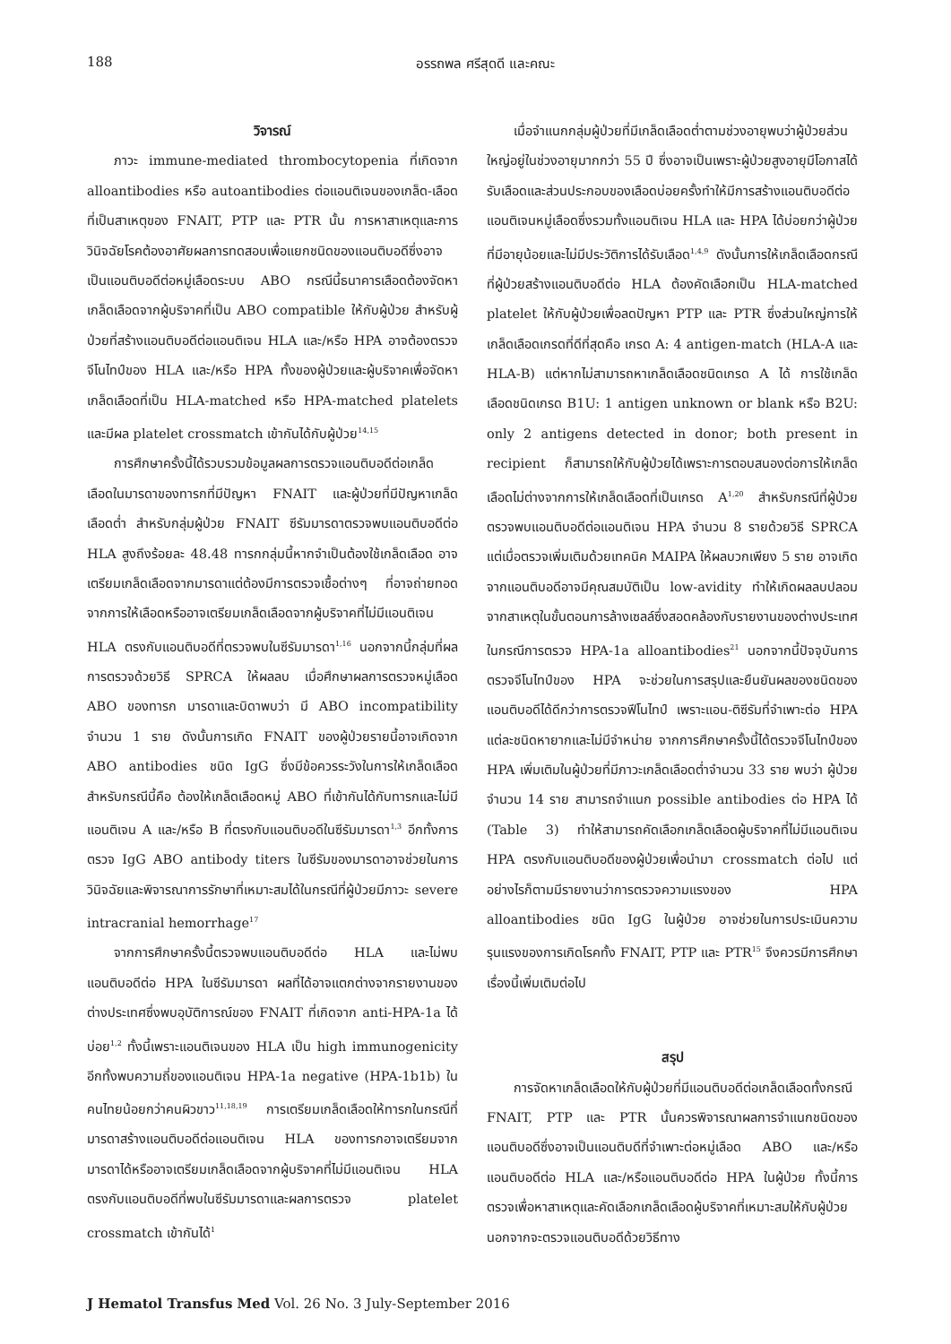188 อรรถพล ศรีสุดดี และคณะ
วิจารณ์
ภาวะ immune-mediated thrombocytopenia ที่เกิดจาก alloantibodies หรือ autoantibodies ต่อแอนติเจนของเกล็ด-เลือดที่เป็นสาเหตุของ FNAIT, PTP และ PTR นั้น การหาสาเหตุและการวินิจฉัยโรคต้องอาศัยผลการทดสอบเพื่อแยกชนิดของแอนติบอดีซึ่งอาจเป็นแอนติบอดีต่อหมู่เลือดระบบ ABO กรณีนี้ธนาคารเลือดต้องจัดหาเกล็ดเลือดจากผู้บริจาคที่เป็น ABO compatible ให้กับผู้ป่วย สำหรับผู้ป่วยที่สร้างแอนติบอดีต่อแอนติเจน HLA และ/หรือ HPA อาจต้องตรวจจีโนไทป์ของ HLA และ/หรือ HPA ทั้งของผู้ป่วยและผู้บริจาคเพื่อจัดหาเกล็ดเลือดที่เป็น HLA-matched หรือ HPA-matched platelets และมีผล platelet crossmatch เข้ากันได้กับผู้ป่วย<sup>14,15</sup>
การศึกษาครั้งนี้ได้รวบรวมข้อมูลผลการตรวจแอนติบอดีต่อเกล็ดเลือดในมารดาของทารกที่มีปัญหา FNAIT และผู้ป่วยที่มีปัญหาเกล็ดเลือดต่ำ สำหรับกลุ่มผู้ป่วย FNAIT ซีรัมมารดาตรวจพบแอนติบอดีต่อ HLA สูงถึงร้อยละ 48.48 ทารกกลุ่มนี้หากจำเป็นต้องใช้เกล็ดเลือด อาจเตรียมเกล็ดเลือดจากมารดาแต่ต้องมีการตรวจเชื้อต่างๆ ที่อาจถ่ายทอดจากการให้เลือดหรืออาจเตรียมเกล็ดเลือดจากผู้บริจาคที่ไม่มีแอนติเจน HLA ตรงกับแอนติบอดีที่ตรวจพบในซีรัมมารดา<sup>1,16</sup> นอกจากนี้กลุ่มที่ผลการตรวจด้วยวิธี SPRCA ให้ผลลบ เมื่อศึกษาผลการตรวจหมู่เลือด ABO ของทารก มารดาและบิดาพบว่า มี ABO incompatibility จำนวน 1 ราย ดังนั้นการเกิด FNAIT ของผู้ป่วยรายนี้อาจเกิดจาก ABO antibodies ชนิด IgG ซึ่งมีข้อควรระวังในการให้เกล็ดเลือดสำหรับกรณีนี้คือ ต้องให้เกล็ดเลือดหมู่ ABO ที่เข้ากันได้กับทารกและไม่มีแอนติเจน A และ/หรือ B ที่ตรงกับแอนติบอดีในซีรัมมารดา<sup>1,3</sup> อีกทั้งการตรวจ IgG ABO antibody titers ในซีรัมของมารดาอาจช่วยในการวินิจฉัยและพิจารณาการรักษาที่เหมาะสมได้ในกรณีที่ผู้ป่วยมีภาวะ severe intracranial hemorrhage<sup>17</sup>
จากการศึกษาครั้งนี้ตรวจพบแอนติบอดีต่อ HLA และไม่พบแอนติบอดีต่อ HPA ในซีรัมมารดา ผลที่ได้อาจแตกต่างจากรายงานของต่างประเทศซึ่งพบอุบัติการณ์ของ FNAIT ที่เกิดจาก anti-HPA-1a ได้บ่อย<sup>1,2</sup> ทั้งนี้เพราะแอนติเจนของ HLA เป็น high immunogenicity อีกทั้งพบความถี่ของแอนติเจน HPA-1a negative (HPA-1b1b) ในคนไทยน้อยกว่าคนผิวขาว<sup>11,18,19</sup> การเตรียมเกล็ดเลือดให้ทารกในกรณีที่มารดาสร้างแอนติบอดีต่อแอนติเจน HLA ของทารกอาจเตรียมจากมารดาได้หรืออาจเตรียมเกล็ดเลือดจากผู้บริจาคที่ไม่มีแอนติเจน HLA ตรงกับแอนติบอดีที่พบในซีรัมมารดาและผลการตรวจ platelet crossmatch เข้ากันได้<sup>1</sup>
เมื่อจำแนกกลุ่มผู้ป่วยที่มีเกล็ดเลือดต่ำตามช่วงอายุพบว่าผู้ป่วยส่วนใหญ่อยู่ในช่วงอายุมากกว่า 55 ปี ซึ่งอาจเป็นเพราะผู้ป่วยสูงอายุมีโอกาสได้รับเลือดและส่วนประกอบของเลือดบ่อยครั้งทำให้มีการสร้างแอนติบอดีต่อแอนติเจนหมู่เลือดซึ่งรวมทั้งแอนติเจน HLA และ HPA ได้บ่อยกว่าผู้ป่วยที่มีอายุน้อยและไม่มีประวัติการได้รับเลือด<sup>1,4,9</sup> ดังนั้นการให้เกล็ดเลือดกรณีที่ผู้ป่วยสร้างแอนติบอดีต่อ HLA ต้องคัดเลือกเป็น HLA-matched platelet ให้กับผู้ป่วยเพื่อลดปัญหา PTP และ PTR ซึ่งส่วนใหญ่การให้เกล็ดเลือดเกรดที่ดีที่สุดคือ เกรด A: 4 antigen-match (HLA-A และ HLA-B) แต่หากไม่สามารถหาเกล็ดเลือดชนิดเกรด A ได้ การใช้เกล็ดเลือดชนิดเกรด B1U: 1 antigen unknown or blank หรือ B2U: only 2 antigens detected in donor; both present in recipient ก็สามารถให้กับผู้ป่วยได้เพราะการตอบสนองต่อการให้เกล็ดเลือดไม่ต่างจากการให้เกล็ดเลือดที่เป็นเกรด A<sup>1,20</sup> สำหรับกรณีที่ผู้ป่วยตรวจพบแอนติบอดีต่อแอนติเจน HPA จำนวน 8 รายด้วยวิธี SPRCA แต่เมื่อตรวจเพิ่มเติมด้วยเทคนิค MAIPA ให้ผลบวกเพียง 5 ราย อาจเกิดจากแอนติบอดีอาจมีคุณสมบัติเป็น low-avidity ทำให้เกิดผลลบปลอมจากสาเหตุในขั้นตอนการล้างเซลล์ซึ่งสอดคล้องกับรายงานของต่างประเทศในกรณีการตรวจ HPA-1a alloantibodies<sup>21</sup> นอกจากนี้ปัจจุบันการตรวจจีโนไทป์ของ HPA จะช่วยในการสรุปและยืนยันผลของชนิดของแอนติบอดีได้ดีกว่าการตรวจฟีโนไทป์ เพราะแอน-ติซีรัมที่จำเพาะต่อ HPA แต่ละชนิดหายากและไม่มีจำหน่าย จากการศึกษาครั้งนี้ได้ตรวจจีโนไทป์ของ HPA เพิ่มเติมในผู้ป่วยที่มีภาวะเกล็ดเลือดต่ำจำนวน 33 ราย พบว่า ผู้ป่วยจำนวน 14 ราย สามารถจำแนก possible antibodies ต่อ HPA ได้ (Table 3) ทำให้สามารถคัดเลือกเกล็ดเลือดผู้บริจาคที่ไม่มีแอนติเจน HPA ตรงกับแอนติบอดีของผู้ป่วยเพื่อนำมา crossmatch ต่อไป แต่อย่างไรก็ตามมีรายงานว่าการตรวจความแรงของ HPA alloantibodies ชนิด IgG ในผู้ป่วย อาจช่วยในการประเมินความรุนแรงของการเกิดโรคทั้ง FNAIT, PTP และ PTR<sup>15</sup> จึงควรมีการศึกษาเรื่องนี้เพิ่มเติมต่อไป
สรุป
การจัดหาเกล็ดเลือดให้กับผู้ป่วยที่มีแอนติบอดีต่อเกล็ดเลือดทั้งกรณี FNAIT, PTP และ PTR นั้นควรพิจารณาผลการจำแนกชนิดของแอนติบอดีซึ่งอาจเป็นแอนติบดีที่จำเพาะต่อหมู่เลือด ABO และ/หรือแอนติบอดีต่อ HLA และ/หรือแอนติบอดีต่อ HPA ในผู้ป่วย ทั้งนี้การตรวจเพื่อหาสาเหตุและคัดเลือกเกล็ดเลือดผู้บริจาคที่เหมาะสมให้กับผู้ป่วยนอกจากจะตรวจแอนติบอดีด้วยวิธีทาง
J Hematol Transfus Med Vol. 26 No. 3 July-September 2016